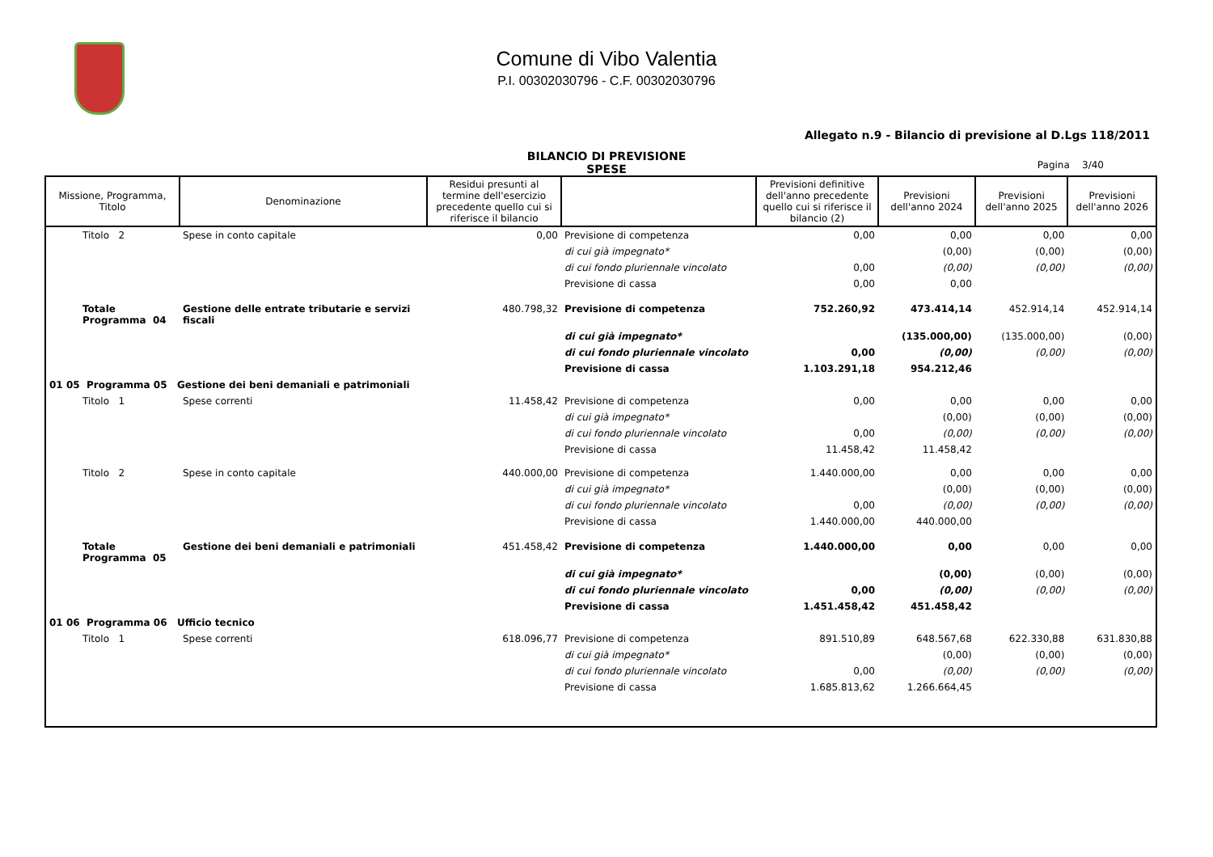Comune di Vibo Valentia
P.I. 00302030796 - C.F. 00302030796
Allegato n.9 - Bilancio di previsione al D.Lgs 118/2011
BILANCIO DI PREVISIONE
SPESE
Pagina 3/40
| Missione, Programma, Titolo | Denominazione | Residui presunti al termine dell'esercizio precedente quello cui si riferisce il bilancio | | Previsioni definitive dell'anno precedente quello cui si riferisce il bilancio (2) | Previsioni dell'anno 2024 | Previsioni dell'anno 2025 | Previsioni dell'anno 2026 |
| --- | --- | --- | --- | --- | --- | --- | --- |
| Titolo 2 | Spese in conto capitale | 0,00 | Previsione di competenza | 0,00 | 0,00 | 0,00 | 0,00 |
| | | | di cui già impegnato* | | (0,00) | (0,00) | (0,00) |
| | | | di cui fondo pluriennale vincolato | 0,00 | (0,00) | (0,00) | (0,00) |
| | | | Previsione di cassa | 0,00 | 0,00 | | |
| Totale Programma 04 | Gestione delle entrate tributarie e servizi fiscali | 480.798,32 | Previsione di competenza | 752.260,92 | 473.414,14 | 452.914,14 | 452.914,14 |
| | | | di cui già impegnato* | | (135.000,00) | (135.000,00) | (0,00) |
| | | | di cui fondo pluriennale vincolato | 0,00 | (0,00) | (0,00) | (0,00) |
| | | | Previsione di cassa | 1.103.291,18 | 954.212,46 | | |
| 01 05 Programma 05 Gestione dei beni demaniali e patrimoniali | | | | | | | |
| Titolo 1 | Spese correnti | 11.458,42 | Previsione di competenza | 0,00 | 0,00 | 0,00 | 0,00 |
| | | | di cui già impegnato* | | (0,00) | (0,00) | (0,00) |
| | | | di cui fondo pluriennale vincolato | 0,00 | (0,00) | (0,00) | (0,00) |
| | | | Previsione di cassa | 11.458,42 | 11.458,42 | | |
| Titolo 2 | Spese in conto capitale | 440.000,00 | Previsione di competenza | 1.440.000,00 | 0,00 | 0,00 | 0,00 |
| | | | di cui già impegnato* | | (0,00) | (0,00) | (0,00) |
| | | | di cui fondo pluriennale vincolato | 0,00 | (0,00) | (0,00) | (0,00) |
| | | | Previsione di cassa | 1.440.000,00 | 440.000,00 | | |
| Totale Programma 05 | Gestione dei beni demaniali e patrimoniali | 451.458,42 | Previsione di competenza | 1.440.000,00 | 0,00 | 0,00 | 0,00 |
| | | | di cui già impegnato* | | (0,00) | (0,00) | (0,00) |
| | | | di cui fondo pluriennale vincolato | 0,00 | (0,00) | (0,00) | (0,00) |
| | | | Previsione di cassa | 1.451.458,42 | 451.458,42 | | |
| 01 06 Programma 06 Ufficio tecnico | | | | | | | |
| Titolo 1 | Spese correnti | 618.096,77 | Previsione di competenza | 891.510,89 | 648.567,68 | 622.330,88 | 631.830,88 |
| | | | di cui già impegnato* | | (0,00) | (0,00) | (0,00) |
| | | | di cui fondo pluriennale vincolato | 0,00 | (0,00) | (0,00) | (0,00) |
| | | | Previsione di cassa | 1.685.813,62 | 1.266.664,45 | | |